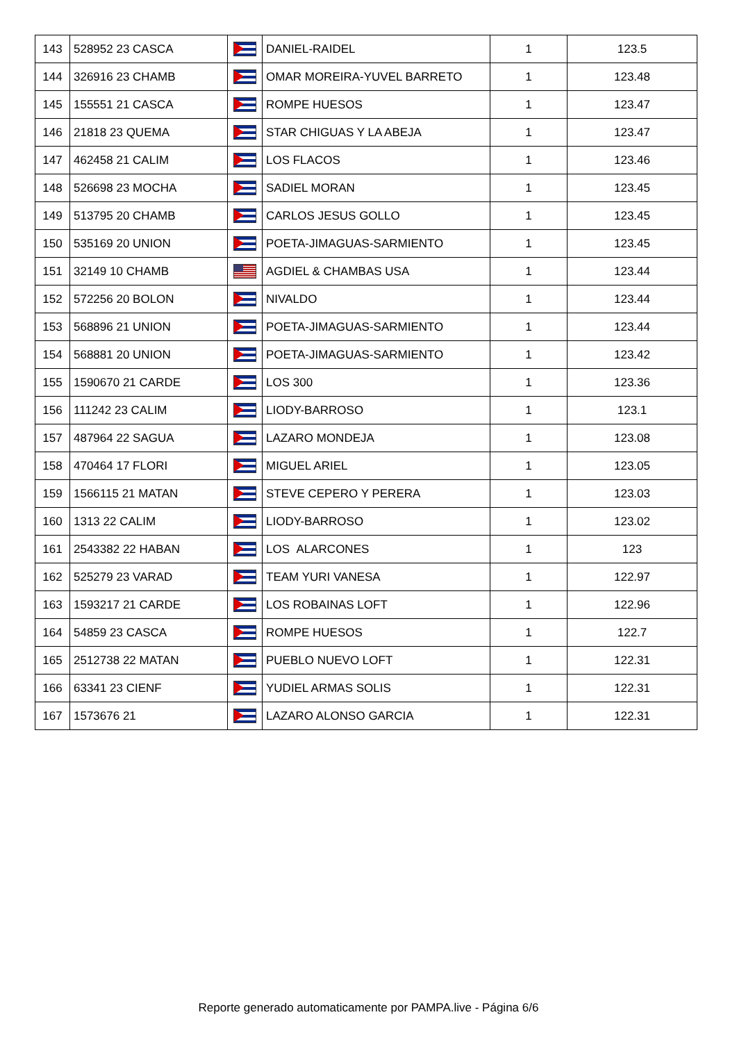| 143 | 528952 23 CASCA | | DANIEL-RAIDEL | 1 | 123.5 |
| 144 | 326916 23 CHAMB | | OMAR MOREIRA-YUVEL BARRETO | 1 | 123.48 |
| 145 | 155551 21 CASCA | | ROMPE HUESOS | 1 | 123.47 |
| 146 | 21818 23 QUEMA | | STAR CHIGUAS Y LA ABEJA | 1 | 123.47 |
| 147 | 462458 21 CALIM | | LOS FLACOS | 1 | 123.46 |
| 148 | 526698 23 MOCHA | | SADIEL MORAN | 1 | 123.45 |
| 149 | 513795 20 CHAMB | | CARLOS JESUS GOLLO | 1 | 123.45 |
| 150 | 535169 20 UNION | | POETA-JIMAGUAS-SARMIENTO | 1 | 123.45 |
| 151 | 32149 10 CHAMB | | AGDIEL & CHAMBAS USA | 1 | 123.44 |
| 152 | 572256 20 BOLON | | NIVALDO | 1 | 123.44 |
| 153 | 568896 21 UNION | | POETA-JIMAGUAS-SARMIENTO | 1 | 123.44 |
| 154 | 568881 20 UNION | | POETA-JIMAGUAS-SARMIENTO | 1 | 123.42 |
| 155 | 1590670 21 CARDE | | LOS 300 | 1 | 123.36 |
| 156 | 111242 23 CALIM | | LIODY-BARROSO | 1 | 123.1 |
| 157 | 487964 22 SAGUA | | LAZARO MONDEJA | 1 | 123.08 |
| 158 | 470464 17 FLORI | | MIGUEL ARIEL | 1 | 123.05 |
| 159 | 1566115 21 MATAN | | STEVE CEPERO Y PERERA | 1 | 123.03 |
| 160 | 1313 22 CALIM | | LIODY-BARROSO | 1 | 123.02 |
| 161 | 2543382 22 HABAN | | LOS ALARCONES | 1 | 123 |
| 162 | 525279 23 VARAD | | TEAM YURI VANESA | 1 | 122.97 |
| 163 | 1593217 21 CARDE | | LOS ROBAINAS LOFT | 1 | 122.96 |
| 164 | 54859 23 CASCA | | ROMPE HUESOS | 1 | 122.7 |
| 165 | 2512738 22 MATAN | | PUEBLO NUEVO LOFT | 1 | 122.31 |
| 166 | 63341 23 CIENF | | YUDIEL ARMAS SOLIS | 1 | 122.31 |
| 167 | 1573676 21 | | LAZARO ALONSO GARCIA | 1 | 122.31 |
Reporte generado automaticamente por PAMPA.live - Página 6/6